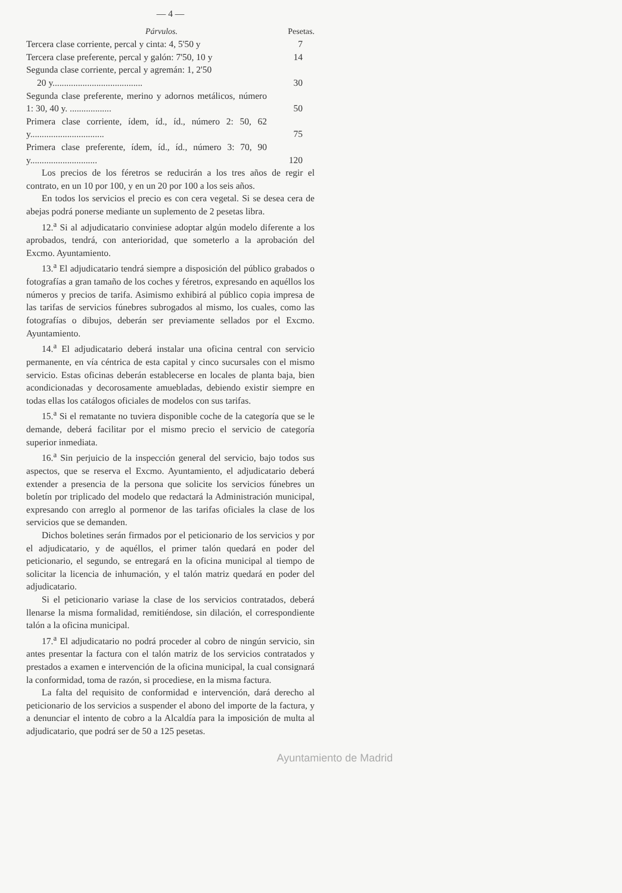— 4 —
Párvulos. Pesetas.
| Tercera clase corriente, percal y cinta: 4, 5'50 y | 7 |
| Tercera clase preferente, percal y galón: 7'50, 10 y | 14 |
| Segunda clase corriente, percal y agremán: 1, 2'50 20 y....................................... | 30 |
| Segunda clase preferente, merino y adornos metálicos, número 1: 30, 40 y. .................. | 50 |
| Primera clase corriente, ídem, íd., íd., número 2: 50, 62 y................................ | 75 |
| Primera clase preferente, ídem, íd., íd., número 3: 70, 90 y............................. | 120 |
Los precios de los féretros se reducirán a los tres años de regir el contrato, en un 10 por 100, y en un 20 por 100 a los seis años.
En todos los servicios el precio es con cera vegetal. Si se desea cera de abejas podrá ponerse mediante un suplemento de 2 pesetas libra.
12.<sup>a</sup> Si al adjudicatario conviniese adoptar algún modelo diferente a los aprobados, tendrá, con anterioridad, que someterlo a la aprobación del Excmo. Ayuntamiento.
13.<sup>a</sup> El adjudicatario tendrá siempre a disposición del público grabados o fotografías a gran tamaño de los coches y féretros, expresando en aquéllos los números y precios de tarifa. Asimismo exhibirá al público copia impresa de las tarifas de servicios fúnebres subrogados al mismo, los cuales, como las fotografías o dibujos, deberán ser previamente sellados por el Excmo. Ayuntamiento.
14.<sup>a</sup> El adjudicatario deberá instalar una oficina central con servicio permanente, en vía céntrica de esta capital y cinco sucursales con el mismo servicio. Estas oficinas deberán establecerse en locales de planta baja, bien acondicionadas y decorosamente amuebladas, debiendo existir siempre en todas ellas los catálogos oficiales de modelos con sus tarifas.
15.<sup>a</sup> Si el rematante no tuviera disponible coche de la categoría que se le demande, deberá facilitar por el mismo precio el servicio de categoría superior inmediata.
16.<sup>a</sup> Sin perjuicio de la inspección general del servicio, bajo todos sus aspectos, que se reserva el Excmo. Ayuntamiento, el adjudicatario deberá extender a presencia de la persona que solicite los servicios fúnebres un boletín por triplicado del modelo que redactará la Administración municipal, expresando con arreglo al pormenor de las tarifas oficiales la clase de los servicios que se demanden.
Dichos boletines serán firmados por el peticionario de los servicios y por el adjudicatario, y de aquéllos, el primer talón quedará en poder del peticionario, el segundo, se entregará en la oficina municipal al tiempo de solicitar la licencia de inhumación, y el talón matriz quedará en poder del adjudicatario.
Si el peticionario variase la clase de los servicios contratados, deberá llenarse la misma formalidad, remitiéndose, sin dilación, el correspondiente talón a la oficina municipal.
17.<sup>a</sup> El adjudicatario no podrá proceder al cobro de ningún servicio, sin antes presentar la factura con el talón matriz de los servicios contratados y prestados a examen e intervención de la oficina municipal, la cual consignará la conformidad, toma de razón, si procediese, en la misma factura.
La falta del requisito de conformidad e intervención, dará derecho al peticionario de los servicios a suspender el abono del importe de la factura, y a denunciar el intento de cobro a la Alcaldía para la imposición de multa al adjudicatario, que podrá ser de 50 a 125 pesetas.
Ayuntamiento de Madrid